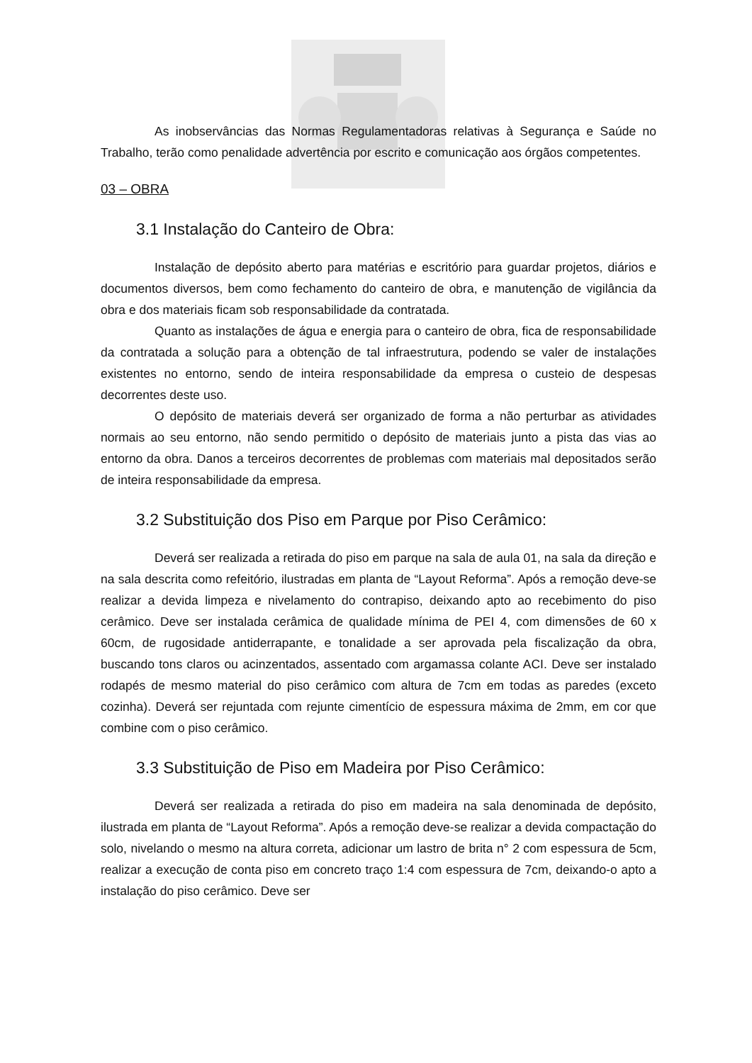As inobservâncias das Normas Regulamentadoras relativas à Segurança e Saúde no Trabalho, terão como penalidade advertência por escrito e comunicação aos órgãos competentes.
03 – OBRA
3.1 Instalação do Canteiro de Obra:
Instalação de depósito aberto para matérias e escritório para guardar projetos, diários e documentos diversos, bem como fechamento do canteiro de obra, e manutenção de vigilância da obra e dos materiais ficam sob responsabilidade da contratada.
Quanto as instalações de água e energia para o canteiro de obra, fica de responsabilidade da contratada a solução para a obtenção de tal infraestrutura, podendo se valer de instalações existentes no entorno, sendo de inteira responsabilidade da empresa o custeio de despesas decorrentes deste uso.
O depósito de materiais deverá ser organizado de forma a não perturbar as atividades normais ao seu entorno, não sendo permitido o depósito de materiais junto a pista das vias ao entorno da obra. Danos a terceiros decorrentes de problemas com materiais mal depositados serão de inteira responsabilidade da empresa.
3.2 Substituição dos Piso em Parque por Piso Cerâmico:
Deverá ser realizada a retirada do piso em parque na sala de aula 01, na sala da direção e na sala descrita como refeitório, ilustradas em planta de “Layout Reforma”. Após a remoção deve-se realizar a devida limpeza e nivelamento do contrapiso, deixando apto ao recebimento do piso cerâmico. Deve ser instalada cerâmica de qualidade mínima de PEI 4, com dimensões de 60 x 60cm, de rugosidade antiderrapante, e tonalidade a ser aprovada pela fiscalização da obra, buscando tons claros ou acinzentados, assentado com argamassa colante ACI. Deve ser instalado rodapés de mesmo material do piso cerâmico com altura de 7cm em todas as paredes (exceto cozinha). Deverá ser rejuntada com rejunte cimentício de espessura máxima de 2mm, em cor que combine com o piso cerâmico.
3.3 Substituição de Piso em Madeira por Piso Cerâmico:
Deverá ser realizada a retirada do piso em madeira na sala denominada de depósito, ilustrada em planta de “Layout Reforma”. Após a remoção deve-se realizar a devida compactação do solo, nivelando o mesmo na altura correta, adicionar um lastro de brita n° 2 com espessura de 5cm, realizar a execução de conta piso em concreto traço 1:4 com espessura de 7cm, deixando-o apto a instalação do piso cerâmico. Deve ser